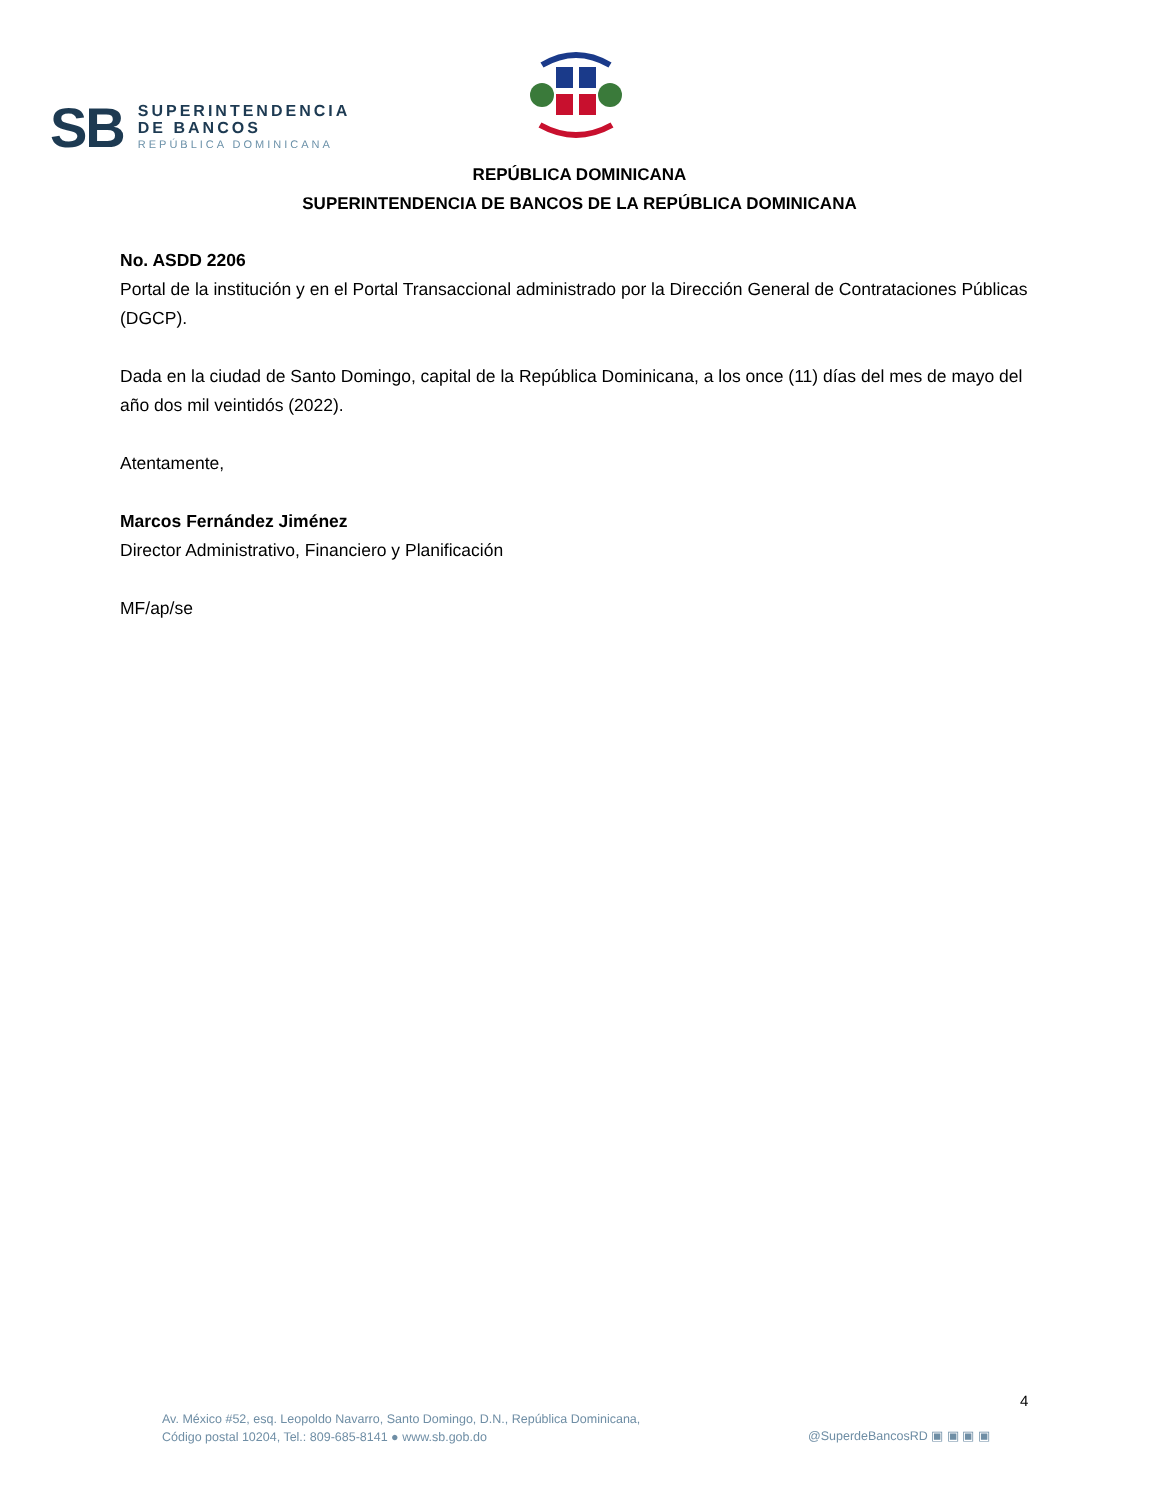SB
SUPERINTENDENCIA
DE BANCOS
REPÚBLICA DOMINICANA
REPÚBLICA DOMINICANA
SUPERINTENDENCIA DE BANCOS DE LA REPÚBLICA DOMINICANA
No. ASDD 2206
Portal de la institución y en el Portal Transaccional administrado por la Dirección General de Contrataciones Públicas (DGCP).
Dada en la ciudad de Santo Domingo, capital de la República Dominicana, a los once (11) días del mes de mayo del año dos mil veintidós (2022).
Atentamente,
Marcos Fernández Jiménez
Director Administrativo, Financiero y Planificación
MF/ap/se
4
Av. México #52, esq. Leopoldo Navarro, Santo Domingo, D.N., República Dominicana,
Código postal 10204, Tel.: 809-685-8141 ● www.sb.gob.do
@SuperdeBancosRD ▣ ▣ ▣ ▣